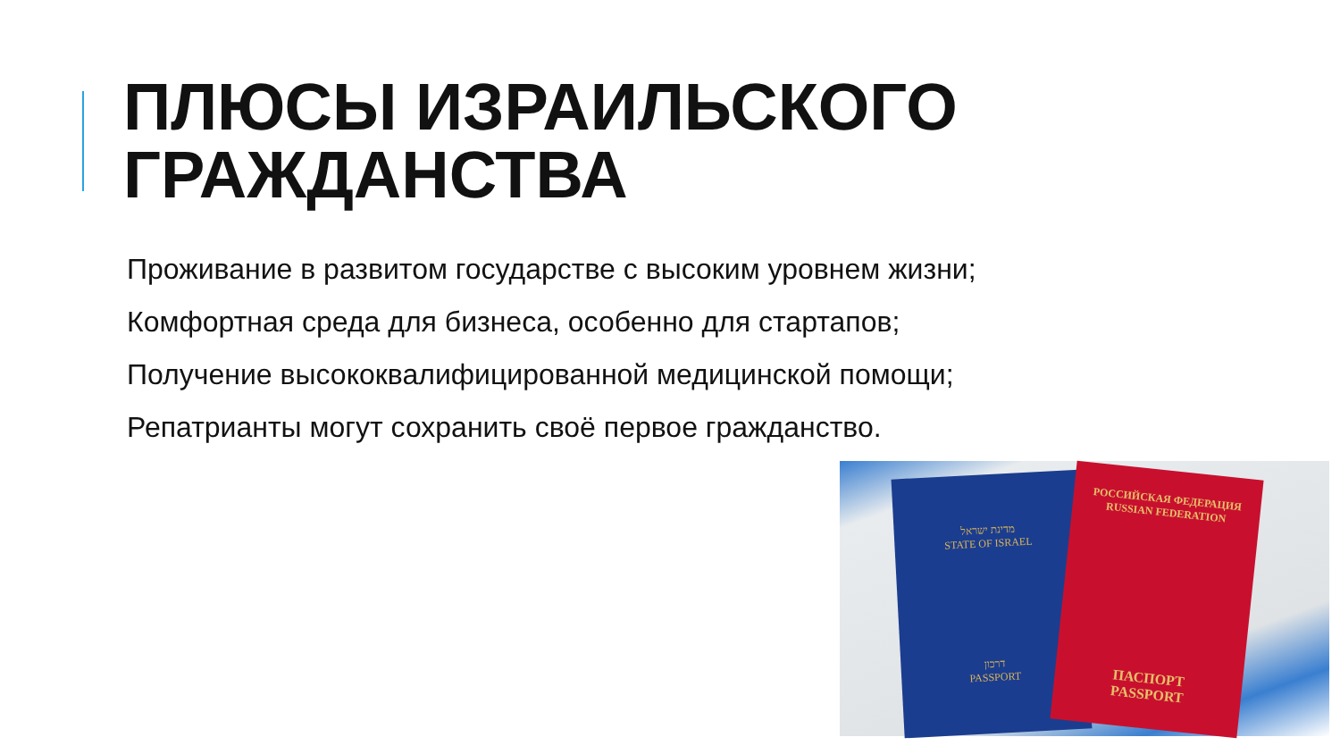ПЛЮСЫ ИЗРАИЛЬСКОГО
ГРАЖДАНСТВА
Проживание в развитом государстве с высоким уровнем жизни;
Комфортная среда для бизнеса, особенно для стартапов;
Получение высококвалифицированной медицинской помощи;
Репатрианты могут сохранить своё первое гражданство.
מדינת ישראל
STATE OF ISRAEL
דרכון
PASSPORT
РОССИЙСКАЯ ФЕДЕРАЦИЯ
RUSSIAN FEDERATION
ПАСПОРТ
PASSPORT